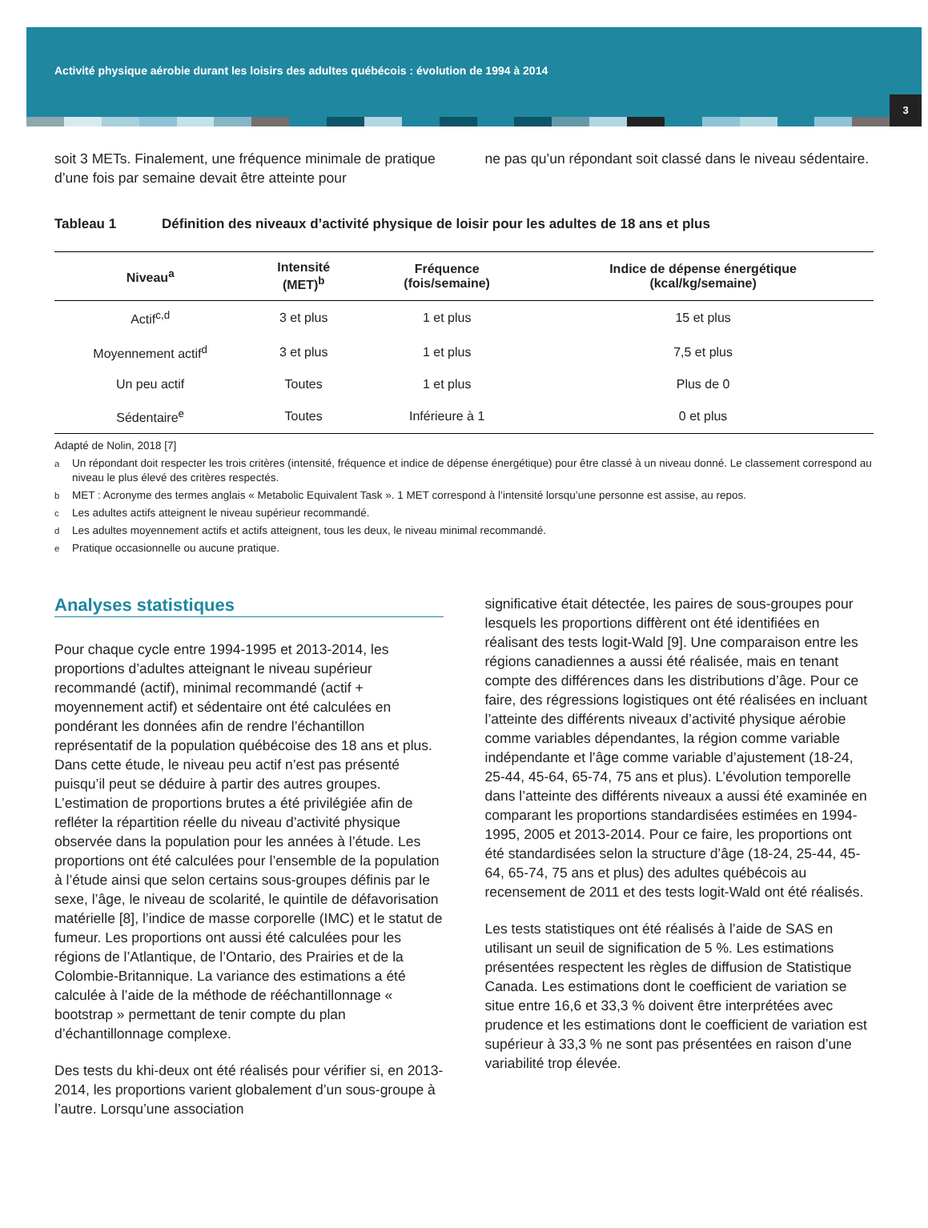Activité physique aérobie durant les loisirs des adultes québécois : évolution de 1994 à 2014
3
soit 3 METs. Finalement, une fréquence minimale de pratique d’une fois par semaine devait être atteinte pour
ne pas qu’un répondant soit classé dans le niveau sédentaire.
Tableau 1 Définition des niveaux d’activité physique de loisir pour les adultes de 18 ans et plus
| Niveau<sup>a</sup> | Intensité (MET)<sup>b</sup> | Fréquence (fois/semaine) | Indice de dépense énergétique (kcal/kg/semaine) |
| --- | --- | --- | --- |
| Actif<sup>c,d</sup> | 3 et plus | 1 et plus | 15 et plus |
| Moyennement actif<sup>d</sup> | 3 et plus | 1 et plus | 7,5 et plus |
| Un peu actif | Toutes | 1 et plus | Plus de 0 |
| Sédentaire<sup>e</sup> | Toutes | Inférieure à 1 | 0 et plus |
Adapté de Nolin, 2018 [7]
<sup>a</sup> Un répondant doit respecter les trois critères (intensité, fréquence et indice de dépense énergétique) pour être classé à un niveau donné. Le classement correspond au niveau le plus élevé des critères respectés.
<sup>b</sup> MET : Acronyme des termes anglais « Metabolic Equivalent Task ». 1 MET correspond à l’intensité lorsqu’une personne est assise, au repos.
<sup>c</sup> Les adultes actifs atteignent le niveau supérieur recommandé.
<sup>d</sup> Les adultes moyennement actifs et actifs atteignent, tous les deux, le niveau minimal recommandé.
<sup>e</sup> Pratique occasionnelle ou aucune pratique.
Analyses statistiques
Pour chaque cycle entre 1994-1995 et 2013-2014, les proportions d’adultes atteignant le niveau supérieur recommandé (actif), minimal recommandé (actif + moyennement actif) et sédentaire ont été calculées en pondérant les données afin de rendre l’échantillon représentatif de la population québécoise des 18 ans et plus. Dans cette étude, le niveau peu actif n’est pas présenté puisqu’il peut se déduire à partir des autres groupes. L’estimation de proportions brutes a été privilégiée afin de refléter la répartition réelle du niveau d’activité physique observée dans la population pour les années à l’étude. Les proportions ont été calculées pour l’ensemble de la population à l’étude ainsi que selon certains sous-groupes définis par le sexe, l’âge, le niveau de scolarité, le quintile de défavorisation matérielle [8], l’indice de masse corporelle (IMC) et le statut de fumeur. Les proportions ont aussi été calculées pour les régions de l’Atlantique, de l’Ontario, des Prairies et de la Colombie-Britannique. La variance des estimations a été calculée à l’aide de la méthode de rééchantillonnage « bootstrap » permettant de tenir compte du plan d’échantillonnage complexe.
Des tests du khi-deux ont été réalisés pour vérifier si, en 2013-2014, les proportions varient globalement d’un sous-groupe à l’autre. Lorsqu’une association
significative était détectée, les paires de sous-groupes pour lesquels les proportions diffèrent ont été identifiées en réalisant des tests logit-Wald [9]. Une comparaison entre les régions canadiennes a aussi été réalisée, mais en tenant compte des différences dans les distributions d’âge. Pour ce faire, des régressions logistiques ont été réalisées en incluant l’atteinte des différents niveaux d’activité physique aérobie comme variables dépendantes, la région comme variable indépendante et l’âge comme variable d’ajustement (18-24, 25-44, 45-64, 65-74, 75 ans et plus). L’évolution temporelle dans l’atteinte des différents niveaux a aussi été examinée en comparant les proportions standardisées estimées en 1994-1995, 2005 et 2013-2014. Pour ce faire, les proportions ont été standardisées selon la structure d’âge (18-24, 25-44, 45-64, 65-74, 75 ans et plus) des adultes québécois au recensement de 2011 et des tests logit-Wald ont été réalisés.
Les tests statistiques ont été réalisés à l’aide de SAS en utilisant un seuil de signification de 5 %. Les estimations présentées respectent les règles de diffusion de Statistique Canada. Les estimations dont le coefficient de variation se situe entre 16,6 et 33,3 % doivent être interprétées avec prudence et les estimations dont le coefficient de variation est supérieur à 33,3 % ne sont pas présentées en raison d’une variabilité trop élevée.